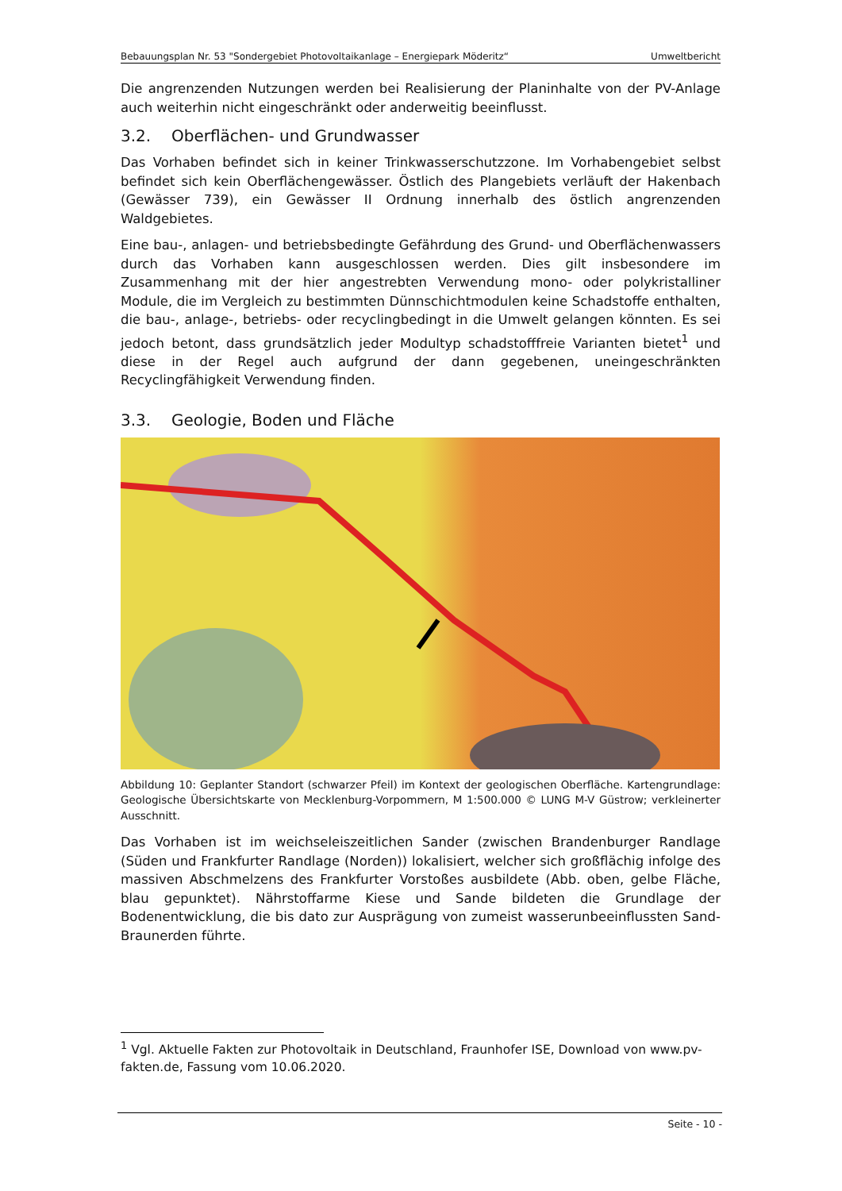Bebauungsplan Nr. 53 "Sondergebiet Photovoltaikanlage – Energiepark Möderitz“Umweltbericht
Die angrenzenden Nutzungen werden bei Realisierung der Planinhalte von der PV-Anlage auch weiterhin nicht eingeschränkt oder anderweitig beeinflusst.
3.2. Oberflächen- und Grundwasser
Das Vorhaben befindet sich in keiner Trinkwasserschutzzone. Im Vorhabengebiet selbst befindet sich kein Oberflächengewässer. Östlich des Plangebiets verläuft der Hakenbach (Gewässer 739), ein Gewässer II Ordnung innerhalb des östlich angrenzenden Waldgebietes.
Eine bau-, anlagen- und betriebsbedingte Gefährdung des Grund- und Oberflächenwassers durch das Vorhaben kann ausgeschlossen werden. Dies gilt insbesondere im Zusammenhang mit der hier angestrebten Verwendung mono- oder polykristalliner Module, die im Vergleich zu bestimmten Dünnschichtmodulen keine Schadstoffe enthalten, die bau-, anlage-, betriebs- oder recyclingbedingt in die Umwelt gelangen könnten. Es sei jedoch betont, dass grundsätzlich jeder Modultyp schadstofffreie Varianten bietet<sup>1</sup> und diese in der Regel auch aufgrund der dann gegebenen, uneingeschränkten Recyclingfähigkeit Verwendung finden.
3.3. Geologie, Boden und Fläche
Abbildung 10: Geplanter Standort (schwarzer Pfeil) im Kontext der geologischen Oberfläche. Kartengrundlage: Geologische Übersichtskarte von Mecklenburg-Vorpommern, M 1:500.000 © LUNG M-V Güstrow; verkleinerter Ausschnitt.
Das Vorhaben ist im weichseleiszeitlichen Sander (zwischen Brandenburger Randlage (Süden und Frankfurter Randlage (Norden)) lokalisiert, welcher sich großflächig infolge des massiven Abschmelzens des Frankfurter Vorstoßes ausbildete (Abb. oben, gelbe Fläche, blau gepunktet). Nährstoffarme Kiese und Sande bildeten die Grundlage der Bodenentwicklung, die bis dato zur Ausprägung von zumeist wasserunbeeinflussten Sand- Braunerden führte.
<sup>1</sup> Vgl. Aktuelle Fakten zur Photovoltaik in Deutschland, Fraunhofer ISE, Download von www.pv-fakten.de, Fassung vom 10.06.2020.
Seite - 10 -